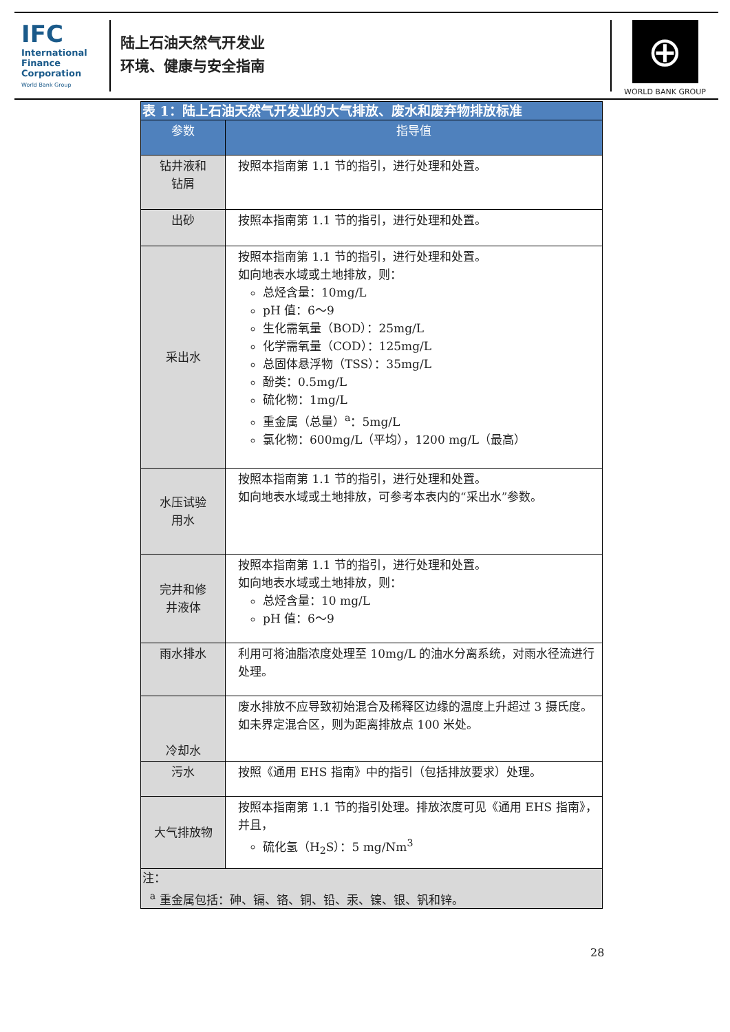IFC
International
Finance
Corporation
World Bank Group
陆上石油天然气开发业
环境、健康与安全指南
⊕
WORLD BANK GROUP
| 表 1：陆上石油天然气开发业的大气排放、废水和废弃物排放标准 | |
| 参数 | 指导值 |
| 钻井液和 钻屑 | 按照本指南第 1.1 节的指引，进行处理和处置。 |
| 出砂 | 按照本指南第 1.1 节的指引，进行处理和处置。 |
| 采出水 | 按照本指南第 1.1 节的指引，进行处理和处置。 如向地表水域或土地排放，则： 总烃含量：10mg/L pH 值：6～9 生化需氧量（BOD）：25mg/L 化学需氧量（COD）：125mg/L 总固体悬浮物（TSS）：35mg/L 酚类：0.5mg/L 硫化物：1mg/L 重金属（总量）<sup>a</sup>：5mg/L 氯化物：600mg/L（平均），1200 mg/L（最高） |
| 水压试验 用水 | 按照本指南第 1.1 节的指引，进行处理和处置。 如向地表水域或土地排放，可参考本表内的“采出水”参数。 |
| 完井和修 井液体 | 按照本指南第 1.1 节的指引，进行处理和处置。 如向地表水域或土地排放，则： 总烃含量：10 mg/L pH 值：6～9 |
| 雨水排水 | 利用可将油脂浓度处理至 10mg/L 的油水分离系统，对雨水径流进行处理。 |
| 冷却水 | 废水排放不应导致初始混合及稀释区边缘的温度上升超过 3 摄氏度。如未界定混合区，则为距离排放点 100 米处。 |
| 污水 | 按照《通用 EHS 指南》中的指引（包括排放要求）处理。 |
| 大气排放物 | 按照本指南第 1.1 节的指引处理。排放浓度可见《通用 EHS 指南》，并且， 硫化氢（H<sub>2</sub>S）：5 mg/Nm<sup>3</sup> |
| 注： <sup>a</sup> 重金属包括：砷、镉、铬、铜、铅、汞、镍、银、钒和锌。 | |
28